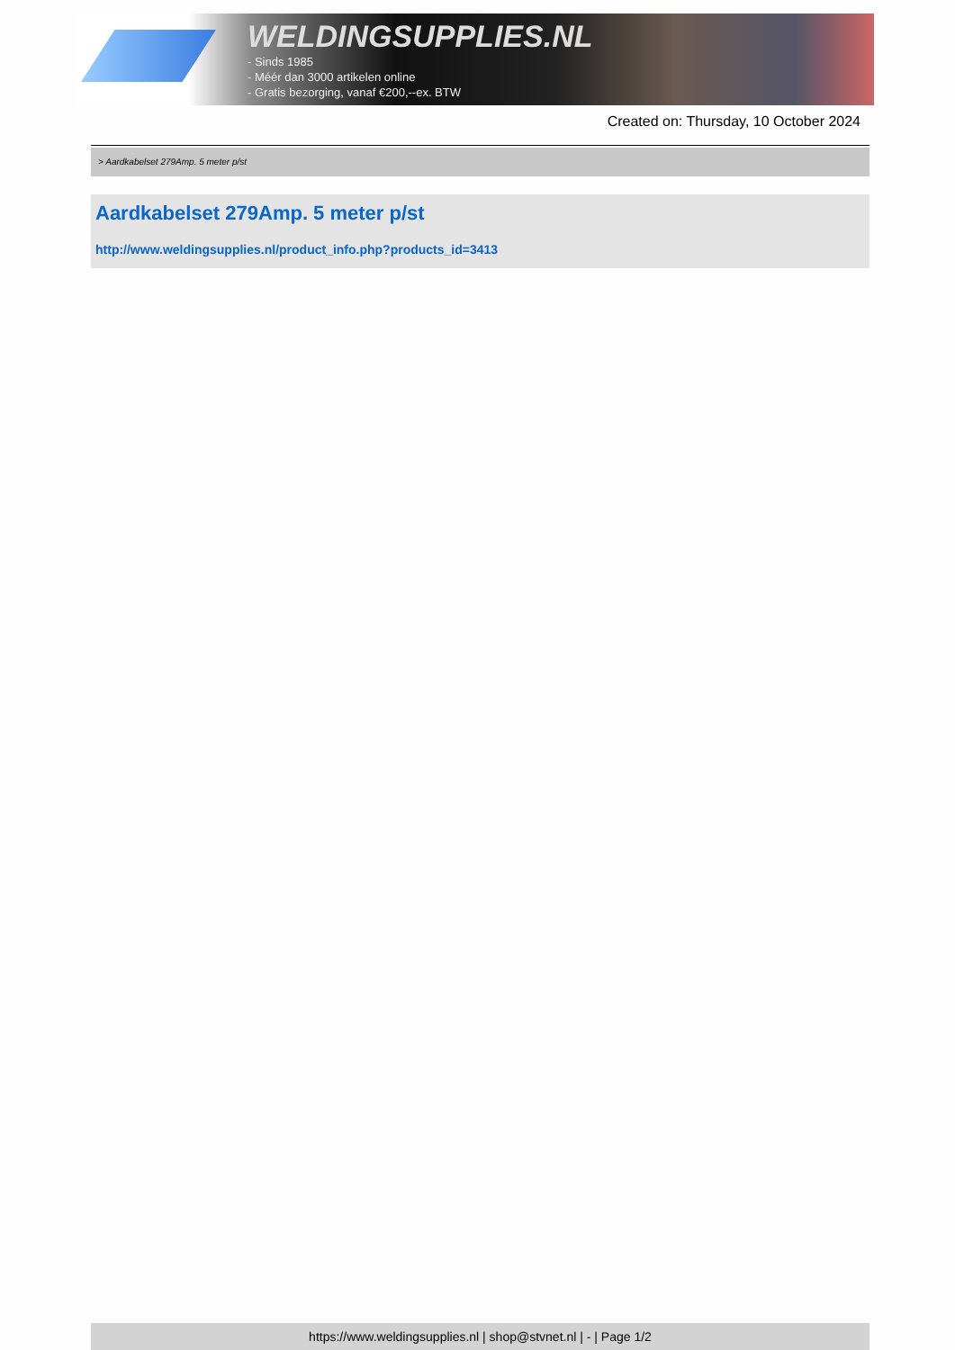WELDINGSUPPLIES.NL
- Sinds 1985
- Méér dan 3000 artikelen online
- Gratis bezorging, vanaf €200,--ex. BTW
Created on: Thursday, 10 October 2024
> Aardkabelset 279Amp. 5 meter p/st
Aardkabelset 279Amp. 5 meter p/st
http://www.weldingsupplies.nl/product_info.php?products_id=3413
https://www.weldingsupplies.nl | shop@stvnet.nl | - | Page 1/2